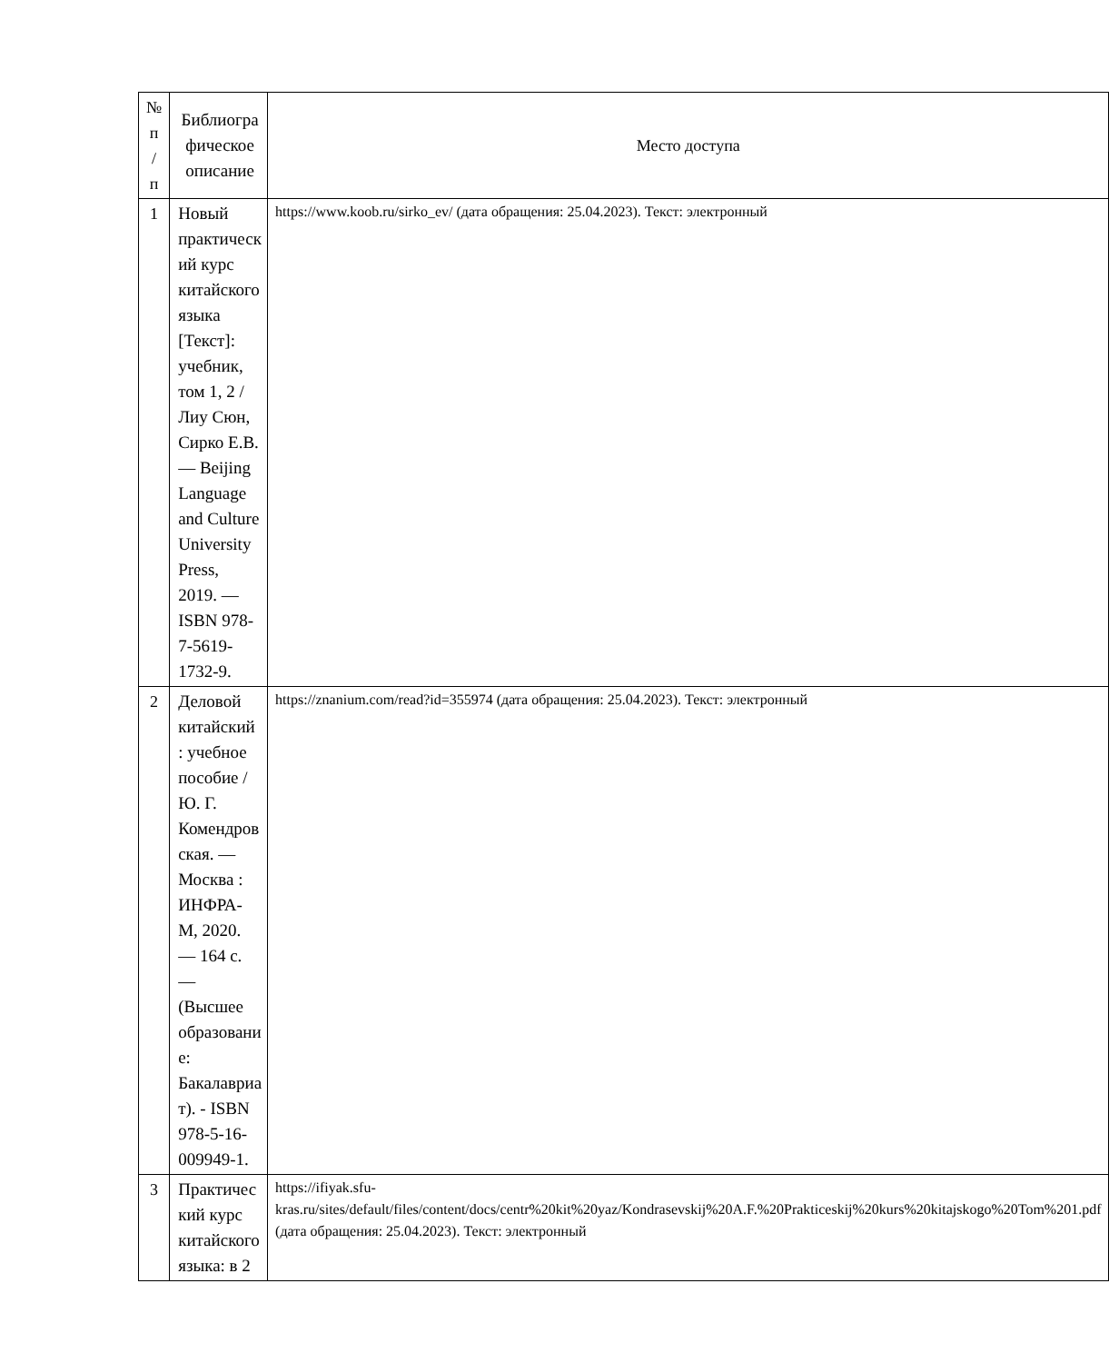| № п / п | Библиогра фическое описание | Место доступа |
| --- | --- | --- |
| 1 | Новый практическ ий курс китайского языка [Текст]: учебник, том 1, 2 / Лиу Сюн, Сирко Е.В. — Beijing Language and Culture University Press, 2019. — ISBN 978-7-5619-1732-9. | https://www.koob.ru/sirko_ev/ (дата обращения: 25.04.2023). Текст: электронный |
| 2 | Деловой китайский : учебное пособие / Ю. Г. Комендров ская. — Москва : ИНФРА-М, 2020. — 164 с. — (Высшее образовани е: Бакалавриа т). - ISBN 978-5-16-009949-1. | https://znanium.com/read?id=355974 (дата обращения: 25.04.2023). Текст: электронный |
| 3 | Практичес кий курс китайского языка: в 2 | https://ifiyak.sfu-kras.ru/sites/default/files/content/docs/centr%20kit%20yaz/Kondrasevskij%20A.F.%20Prakticeskij%20kurs%20kitajskogo%20Tom%201.pdf (дата обращения: 25.04.2023). Текст: электронный |